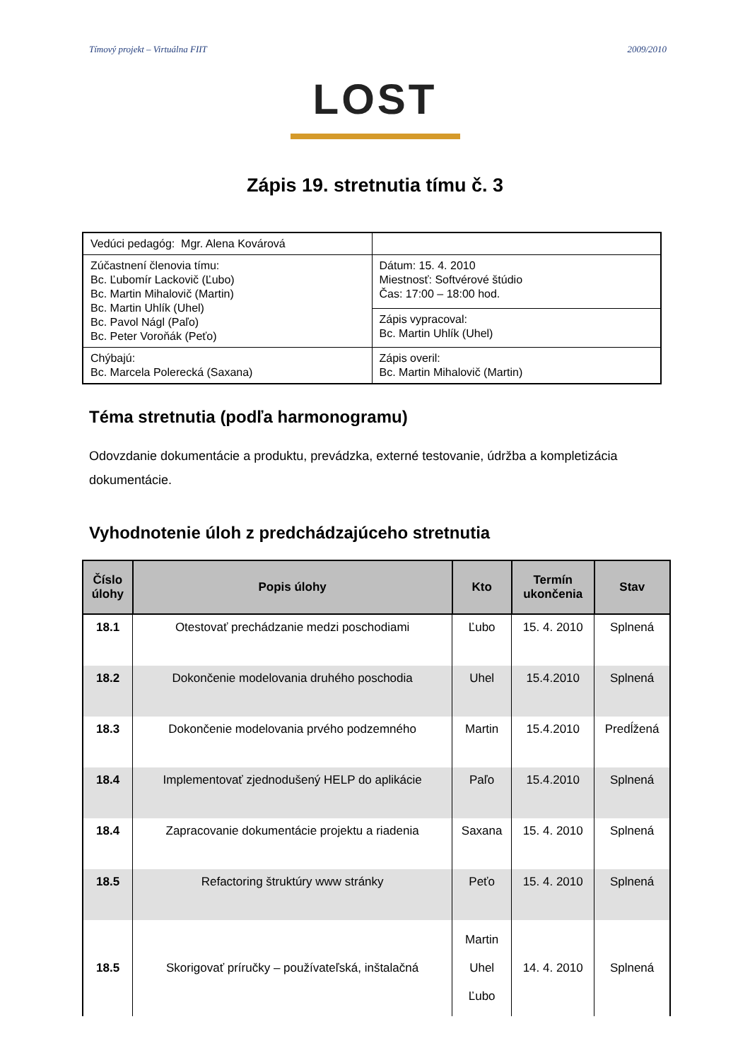Tímový projekt – Virtuálna FIIT 2009/2010
LOST
Zápis 19. stretnutia tímu č. 3
| Vedúci pedagóg: Mgr. Alena Kovárová | |
| Zúčastnení členovia tímu: Bc. Ľubomír Lackovič (Ľubo) Bc. Martin Mihalovič (Martin) Bc. Martin Uhlík (Uhel) Bc. Pavol Nágl (Paľo) Bc. Peter Voroňák (Peťo) | Dátum: 15. 4. 2010 Miestnosť: Softvérové štúdio Čas: 17:00 – 18:00 hod. |
| | Zápis vypracoval: Bc. Martin Uhlík (Uhel) |
| Chýbajú: Bc. Marcela Polerecká (Saxana) | Zápis overil: Bc. Martin Mihalovič (Martin) |
Téma stretnutia (podľa harmonogramu)
Odovzdanie dokumentácie a produktu, prevádzka, externé testovanie, údržba a kompletizácia dokumentácie.
Vyhodnotenie úloh z predchádzajúceho stretnutia
| Číslo úlohy | Popis úlohy | Kto | Termín ukončenia | Stav |
| --- | --- | --- | --- | --- |
| 18.1 | Otestovať prechádzanie medzi poschodiami | Ľubo | 15. 4. 2010 | Splnená |
| 18.2 | Dokončenie modelovania druhého poschodia | Uhel | 15.4.2010 | Splnená |
| 18.3 | Dokončenie modelovania prvého podzemného | Martin | 15.4.2010 | Predĺžená |
| 18.4 | Implementovať zjednodušený HELP do aplikácie | Paľo | 15.4.2010 | Splnená |
| 18.4 | Zapracovanie dokumentácie projektu a riadenia | Saxana | 15. 4. 2010 | Splnená |
| 18.5 | Refactoring štruktúry www stránky | Peťo | 15. 4. 2010 | Splnená |
| 18.5 | Skorigovať príručky – používateľská, inštalačná | Martin Uhel Ľubo | 14. 4. 2010 | Splnená |